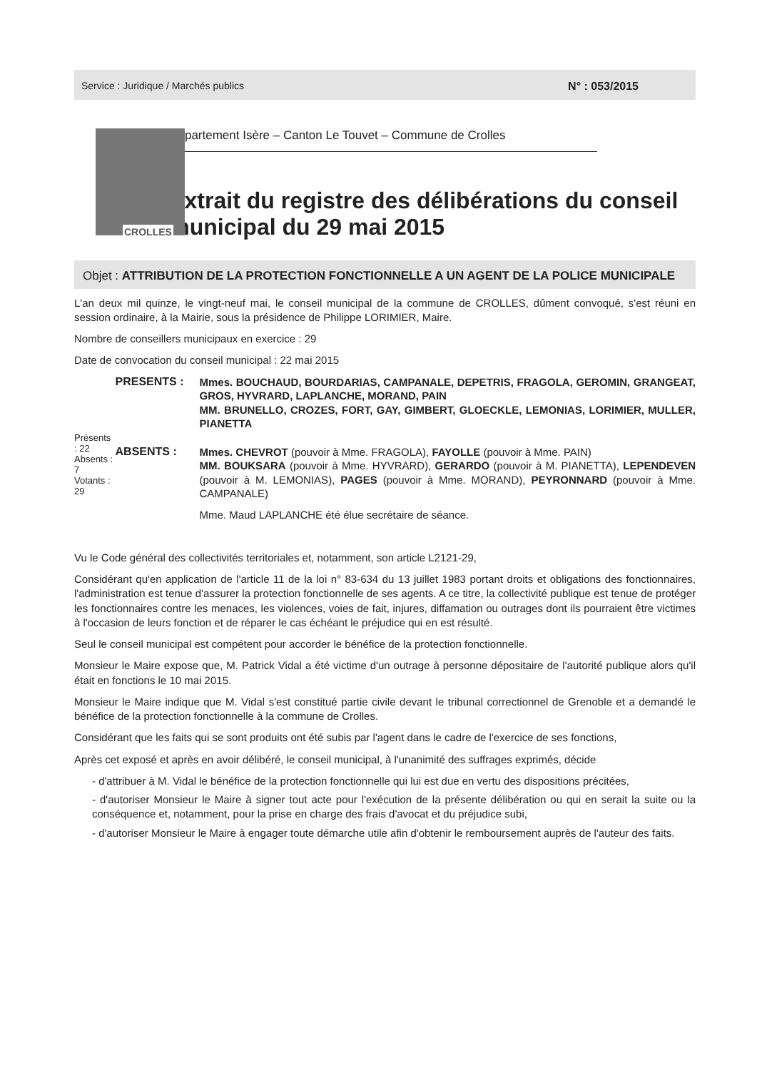Service : Juridique / Marchés publics N° : 053/2015
CROLLES
Département Isère – Canton Le Touvet – Commune de Crolles
Extrait du registre des délibérations du conseil municipal du 29 mai 2015
Objet : ATTRIBUTION DE LA PROTECTION FONCTIONNELLE A UN AGENT DE LA POLICE MUNICIPALE
L'an deux mil quinze, le vingt-neuf mai, le conseil municipal de la commune de CROLLES, dûment convoqué, s'est réuni en session ordinaire, à la Mairie, sous la présidence de Philippe LORIMIER, Maire.
Nombre de conseillers municipaux en exercice : 29
Date de convocation du conseil municipal : 22 mai 2015
Présents : 22
Absents : 7
Votants : 29
PRESENTS :
Mmes. BOUCHAUD, BOURDARIAS, CAMPANALE, DEPETRIS, FRAGOLA, GEROMIN, GRANGEAT, GROS, HYVRARD, LAPLANCHE, MORAND, PAIN
MM. BRUNELLO, CROZES, FORT, GAY, GIMBERT, GLOECKLE, LEMONIAS, LORIMIER, MULLER, PIANETTA
ABSENTS :
Mmes. CHEVROT (pouvoir à Mme. FRAGOLA), FAYOLLE (pouvoir à Mme. PAIN)
MM. BOUKSARA (pouvoir à Mme. HYVRARD), GERARDO (pouvoir à M. PIANETTA), LEPENDEVEN (pouvoir à M. LEMONIAS), PAGES (pouvoir à Mme. MORAND), PEYRONNARD (pouvoir à Mme. CAMPANALE)
Mme. Maud LAPLANCHE été élue secrétaire de séance.
Vu le Code général des collectivités territoriales et, notamment, son article L2121-29,
Considérant qu'en application de l'article 11 de la loi n° 83-634 du 13 juillet 1983 portant droits et obligations des fonctionnaires, l'administration est tenue d'assurer la protection fonctionnelle de ses agents. A ce titre, la collectivité publique est tenue de protéger les fonctionnaires contre les menaces, les violences, voies de fait, injures, diffamation ou outrages dont ils pourraient être victimes à l'occasion de leurs fonction et de réparer le cas échéant le préjudice qui en est résulté.
Seul le conseil municipal est compétent pour accorder le bénéfice de la protection fonctionnelle.
Monsieur le Maire expose que, M. Patrick Vidal a été victime d'un outrage à personne dépositaire de l'autorité publique alors qu'il était en fonctions le 10 mai 2015.
Monsieur le Maire indique que M. Vidal s'est constitué partie civile devant le tribunal correctionnel de Grenoble et a demandé le bénéfice de la protection fonctionnelle à la commune de Crolles.
Considérant que les faits qui se sont produits ont été subis par l'agent dans le cadre de l'exercice de ses fonctions,
Après cet exposé et après en avoir délibéré, le conseil municipal, à l'unanimité des suffrages exprimés, décide
- d'attribuer à M. Vidal le bénéfice de la protection fonctionnelle qui lui est due en vertu des dispositions précitées,
- d'autoriser Monsieur le Maire à signer tout acte pour l'exécution de la présente délibération ou qui en serait la suite ou la conséquence et, notamment, pour la prise en charge des frais d'avocat et du préjudice subi,
- d'autoriser Monsieur le Maire à engager toute démarche utile afin d'obtenir le remboursement auprès de l'auteur des faits.